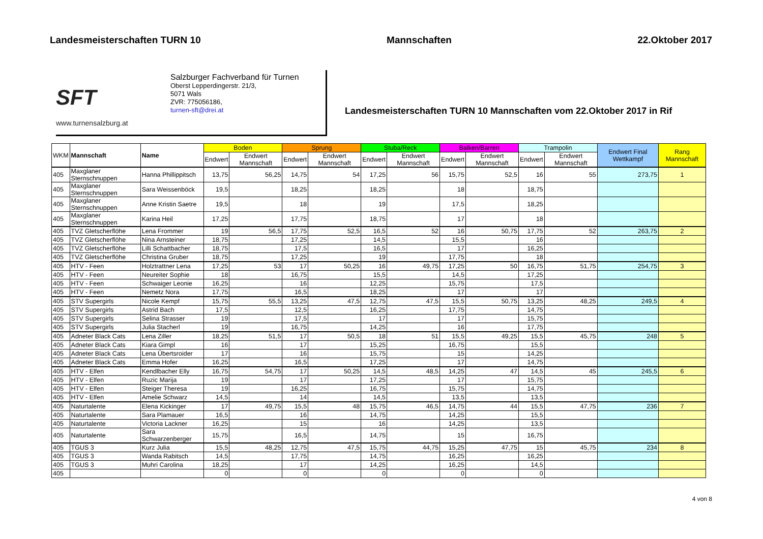Landesmeisterschaften TURN 10 Mannschaften 22.Oktober 2017
SFT
www.turnensalzburg.at
Salzburger Fachverband für Turnen
Oberst Lepperdingerstr. 21/3,
5071 Wals
ZVR: 775056186,
turnen-sft@drei.at
Landesmeisterschaften TURN 10 Mannschaften vom 22.Oktober 2017 in Rif
| WKM | Mannschaft | Name | Boden | | Sprung | | Stuba/Reck | | Balken/Barren | | Trampolin | | Endwert Final Wettkampf | Rang Mannschaft |
| --- | --- | --- | --- | --- | --- | --- | --- | --- | --- | --- | --- | --- | --- | --- |
| | | | Endwert | Endwert Mannschaft | Endwert | Endwert Mannschaft | Endwert | Endwert Mannschaft | Endwert | Endwert Mannschaft | Endwert | Endwert Mannschaft | | |
| 405 | Maxglaner Sternschnuppen | Hanna Phillippitsch | 13,75 | 56,25 | 14,75 | 54 | 17,25 | 56 | 15,75 | 52,5 | 16 | 55 | 273,75 | 1 |
| 405 | Maxglaner Sternschnuppen | Sara Weissenböck | 19,5 | | 18,25 | | 18,25 | | 18 | | 18,75 | | | |
| 405 | Maxglaner Sternschnuppen | Anne Kristin Saetre | 19,5 | | 18 | | 19 | | 17,5 | | 18,25 | | | |
| 405 | Maxglaner Sternschnuppen | Karina Heil | 17,25 | | 17,75 | | 18,75 | | 17 | | 18 | | | |
| 405 | TVZ Gletscherflöhe | Lena Frommer | 19 | 56,5 | 17,75 | 52,5 | 16,5 | 52 | 16 | 50,75 | 17,75 | 52 | 263,75 | 2 |
| 405 | TVZ Gletscherflöhe | Nina Arnsteiner | 18,75 | | 17,25 | | 14,5 | | 15,5 | | 16 | | | |
| 405 | TVZ Gletscherflöhe | Lilli Schattbacher | 18,75 | | 17,5 | | 16,5 | | 17 | | 16,25 | | | |
| 405 | TVZ Gletscherflöhe | Christina Gruber | 18,75 | | 17,25 | | 19 | | 17,75 | | 18 | | | |
| 405 | HTV - Feen | Holztrattner Lena | 17,25 | 53 | 17 | 50,25 | 16 | 49,75 | 17,25 | 50 | 16,75 | 51,75 | 254,75 | 3 |
| 405 | HTV - Feen | Neureiter Sophie | 18 | | 16,75 | | 15,5 | | 14,5 | | 17,25 | | | |
| 405 | HTV - Feen | Schwaiger Leonie | 16,25 | | 16 | | 12,25 | | 15,75 | | 17,5 | | | |
| 405 | HTV - Feen | Nemetz Nora | 17,75 | | 16,5 | | 18,25 | | 17 | | 17 | | | |
| 405 | STV Supergirls | Nicole Kempf | 15,75 | 55,5 | 13,25 | 47,5 | 12,75 | 47,5 | 15,5 | 50,75 | 13,25 | 48,25 | 249,5 | 4 |
| 405 | STV Supergirls | Astrid Bach | 17,5 | | 12,5 | | 16,25 | | 17,75 | | 14,75 | | | |
| 405 | STV Supergirls | Selina Strasser | 19 | | 17,5 | | 17 | | 17 | | 15,75 | | | |
| 405 | STV Supergirls | Julia Stacherl | 19 | | 16,75 | | 14,25 | | 16 | | 17,75 | | | |
| 405 | Adneter Black Cats | Lena Ziller | 18,25 | 51,5 | 17 | 50,5 | 18 | 51 | 15,5 | 49,25 | 15,5 | 45,75 | 248 | 5 |
| 405 | Adneter Black Cats | Kiara Gimpl | 16 | | 17 | | 15,25 | | 16,75 | | 15,5 | | | |
| 405 | Adneter Black Cats | Lena Übertsroider | 17 | | 16 | | 15,75 | | 15 | | 14,25 | | | |
| 405 | Adneter Black Cats | Emma Hofer | 16,25 | | 16,5 | | 17,25 | | 17 | | 14,75 | | | |
| 405 | HTV - Elfen | Kendlbacher Elly | 16,75 | 54,75 | 17 | 50,25 | 14,5 | 48,5 | 14,25 | 47 | 14,5 | 45 | 245,5 | 6 |
| 405 | HTV - Elfen | Ruzic Marija | 19 | | 17 | | 17,25 | | 17 | | 15,75 | | | |
| 405 | HTV - Elfen | Steiger Theresa | 19 | | 16,25 | | 16,75 | | 15,75 | | 14,75 | | | |
| 405 | HTV - Elfen | Amelie Schwarz | 14,5 | | 14 | | 14,5 | | 13,5 | | 13,5 | | | |
| 405 | Naturtalente | Elena Kickinger | 17 | 49,75 | 15,5 | 48 | 15,75 | 46,5 | 14,75 | 44 | 15,5 | 47,75 | 236 | 7 |
| 405 | Naturtalente | Sara Plamauer | 16,5 | | 16 | | 14,75 | | 14,25 | | 15,5 | | | |
| 405 | Naturtalente | Victoria Lackner | 16,25 | | 15 | | 16 | | 14,25 | | 13,5 | | | |
| 405 | Naturtalente | Sara Schwarzenberger | 15,75 | | 16,5 | | 14,75 | | 15 | | 16,75 | | | |
| 405 | TGUS 3 | Kurz Julia | 15,5 | 48,25 | 12,75 | 47,5 | 15,75 | 44,75 | 15,25 | 47,75 | 15 | 45,75 | 234 | 8 |
| 405 | TGUS 3 | Wanda Rabitsch | 14,5 | | 17,75 | | 14,75 | | 16,25 | | 16,25 | | | |
| 405 | TGUS 3 | Muhri Carolina | 18,25 | | 17 | | 14,25 | | 16,25 | | 14,5 | | | |
| 405 | | | 0 | | 0 | | 0 | | 0 | | 0 | | | |
4 von 8